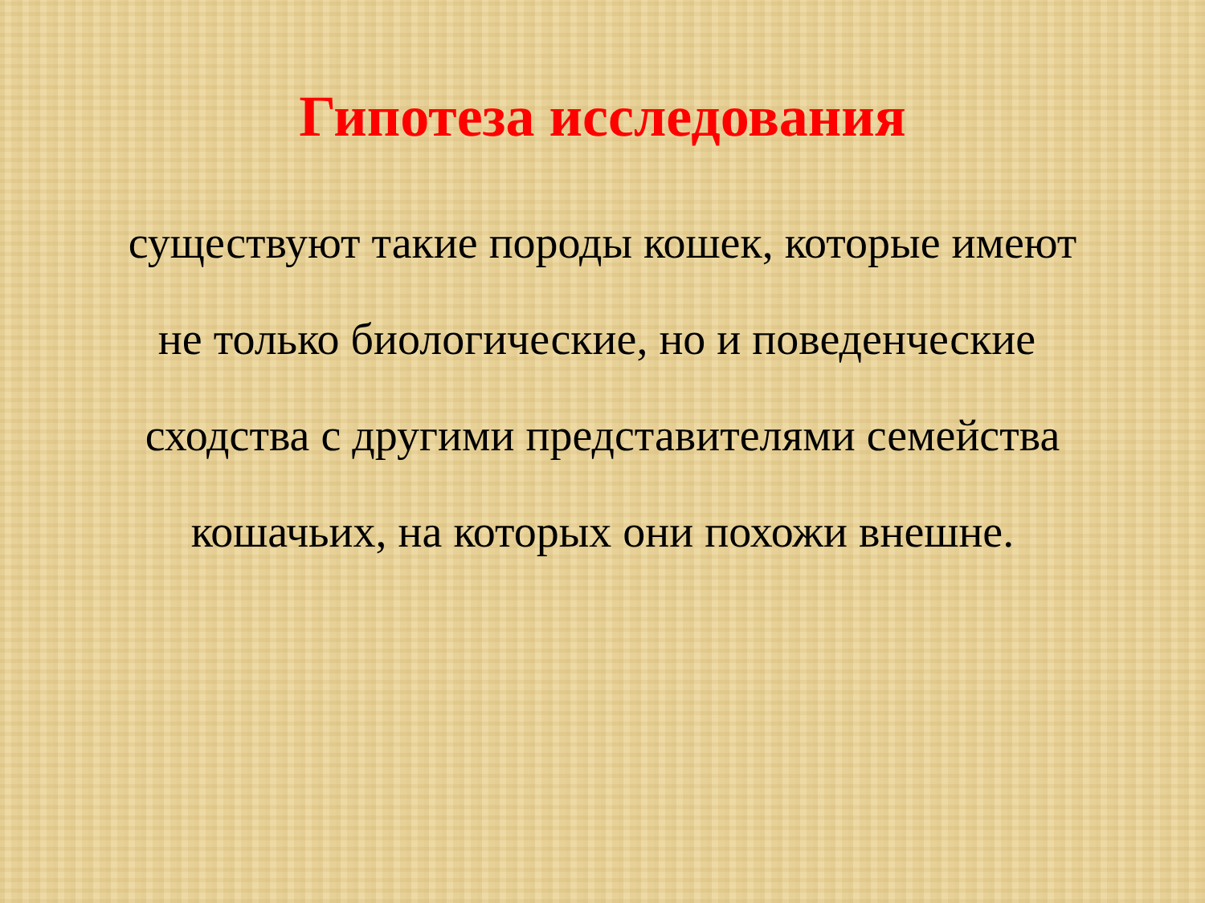Гипотеза исследования
существуют такие породы кошек, которые имеют не только биологические, но и поведенческие сходства с другими представителями семейства кошачьих, на которых они похожи внешне.